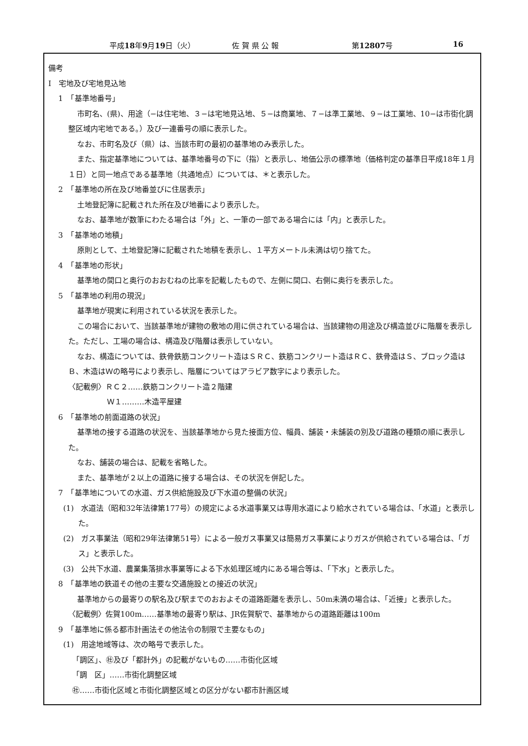平成18年9月19日（火） 佐 賀 県 公 報 第12807号 16
備考
Ⅰ　宅地及び宅地見込地
1　「基準地番号」
市町名、(県)、用途（−は住宅地、３−は宅地見込地、５−は商業地、７−は準工業地、９−は工業地、10−は市街化調整区域内宅地である。）及び一連番号の順に表示した。
なお、市町名及び（県）は、当該市町の最初の基準地のみ表示した。
また、指定基準地については、基準地番号の下に（指）と表示し、地価公示の標準地（価格判定の基準日平成18年１月１日）と同一地点である基準地（共通地点）については、＊と表示した。
2　「基準地の所在及び地番並びに住居表示」
土地登記簿に記載された所在及び地番により表示した。
なお、基準地が数筆にわたる場合は「外」と、一筆の一部である場合には「内」と表示した。
3　「基準地の地積」
原則として、土地登記簿に記載された地積を表示し、１平方メートル未満は切り捨てた。
4　「基準地の形状」
基準地の間口と奥行のおおむねの比率を記載したもので、左側に間口、右側に奥行を表示した。
5　「基準地の利用の現況」
基準地が現実に利用されている状況を表示した。
この場合において、当該基準地が建物の敷地の用に供されている場合は、当該建物の用途及び構造並びに階層を表示した。ただし、工場の場合は、構造及び階層は表示していない。
なお、構造については、鉄骨鉄筋コンクリート造はＳＲＣ、鉄筋コンクリート造はＲＣ、鉄骨造はＳ、ブロック造はＢ、木造はＷの略号により表示し、階層についてはアラビア数字により表示した。
〈記載例〉ＲＣ２……鉄筋コンクリート造２階建
Ｗ１………木造平屋建
6　「基準地の前面道路の状況」
基準地の接する道路の状況を、当該基準地から見た接面方位、幅員、舗装・未舗装の別及び道路の種類の順に表示した。
なお、舗装の場合は、記載を省略した。
また、基準地が２以上の道路に接する場合は、その状況を併記した。
7　「基準地についての水道、ガス供給施設及び下水道の整備の状況」
(1)　水道法（昭和32年法律第177号）の規定による水道事業又は専用水道により給水されている場合は、「水道」と表示した。
(2)　ガス事業法（昭和29年法律第51号）による一般ガス事業又は簡易ガス事業によりガスが供給されている場合は、「ガス」と表示した。
(3)　公共下水道、農業集落排水事業等による下水処理区域内にある場合等は、「下水」と表示した。
8　「基準地の鉄道その他の主要な交通施設との接近の状況」
基準地からの最寄りの駅名及び駅までのおおよその道路距離を表示し、50m未満の場合は、「近接」と表示した。
〈記載例〉佐賀100m……基準地の最寄り駅は、JR佐賀駅で、基準地からの道路距離は100m
9　「基準地に係る都市計画法その他法令の制限で主要なもの」
(1)　用途地域等は、次の略号で表示した。
「調区」、㊓及び「都計外」の記載がないもの……市街化区域
「調　区」……市街化調整区域
㊓……市街化区域と市街化調整区域との区分がない都市計画区域